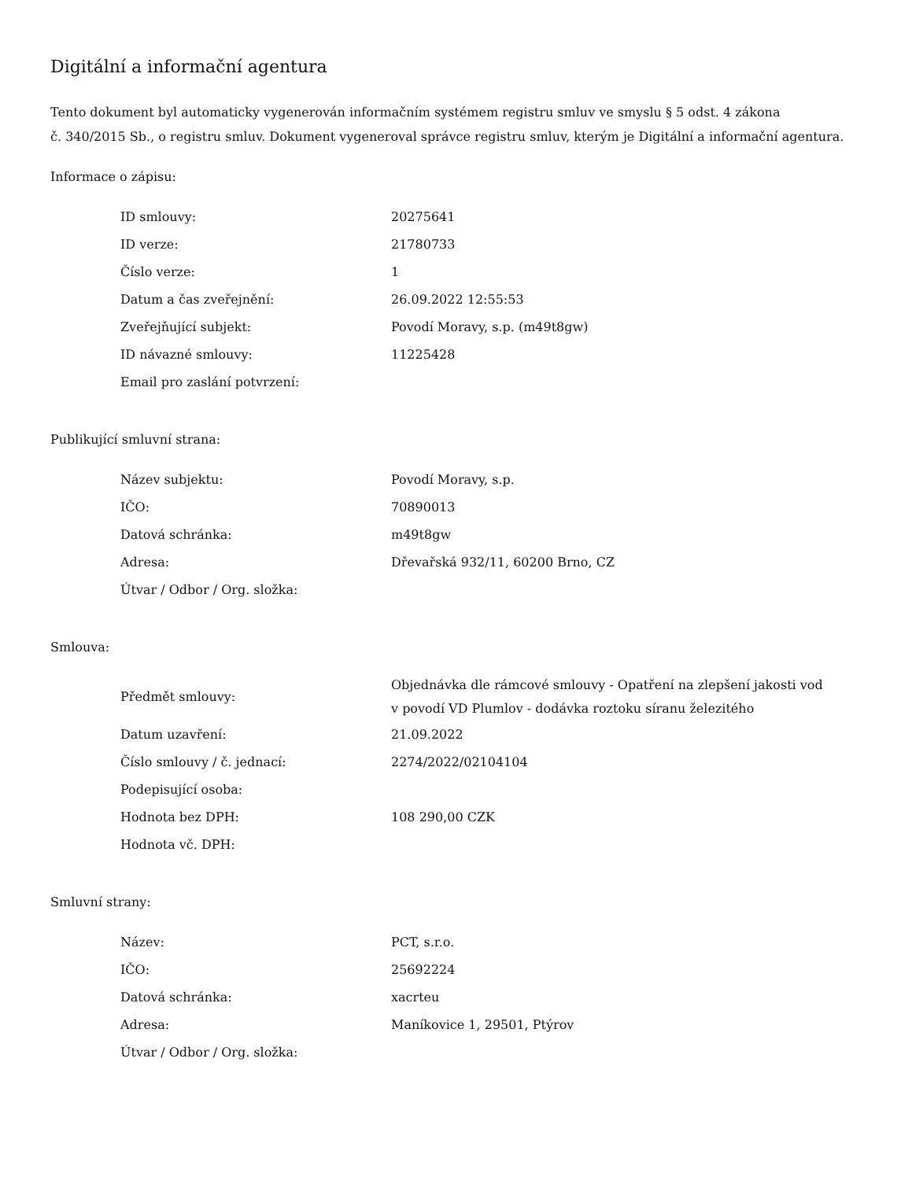Digitální a informační agentura
Tento dokument byl automaticky vygenerován informačním systémem registru smluv ve smyslu § 5 odst. 4 zákona
č. 340/2015 Sb., o registru smluv. Dokument vygeneroval správce registru smluv, kterým je Digitální a informační agentura.
Informace o zápisu:
| ID smlouvy: | 20275641 |
| ID verze: | 21780733 |
| Číslo verze: | 1 |
| Datum a čas zveřejnění: | 26.09.2022 12:55:53 |
| Zveřejňující subjekt: | Povodí Moravy, s.p. (m49t8gw) |
| ID návazné smlouvy: | 11225428 |
| Email pro zaslání potvrzení: | |
Publikující smluvní strana:
| Název subjektu: | Povodí Moravy, s.p. |
| IČO: | 70890013 |
| Datová schránka: | m49t8gw |
| Adresa: | Dřevařská 932/11, 60200 Brno, CZ |
| Útvar / Odbor / Org. složka: | |
Smlouva:
| Předmět smlouvy: | Objednávka dle rámcové smlouvy - Opatření na zlepšení jakosti vod v povodí VD Plumlov - dodávka roztoku síranu železitého |
| Datum uzavření: | 21.09.2022 |
| Číslo smlouvy / č. jednací: | 2274/2022/02104104 |
| Podepisující osoba: | |
| Hodnota bez DPH: | 108 290,00 CZK |
| Hodnota vč. DPH: | |
Smluvní strany:
| Název: | PCT, s.r.o. |
| IČO: | 25692224 |
| Datová schránka: | xacrteu |
| Adresa: | Maníkovice 1, 29501, Ptýrov |
| Útvar / Odbor / Org. složka: | |